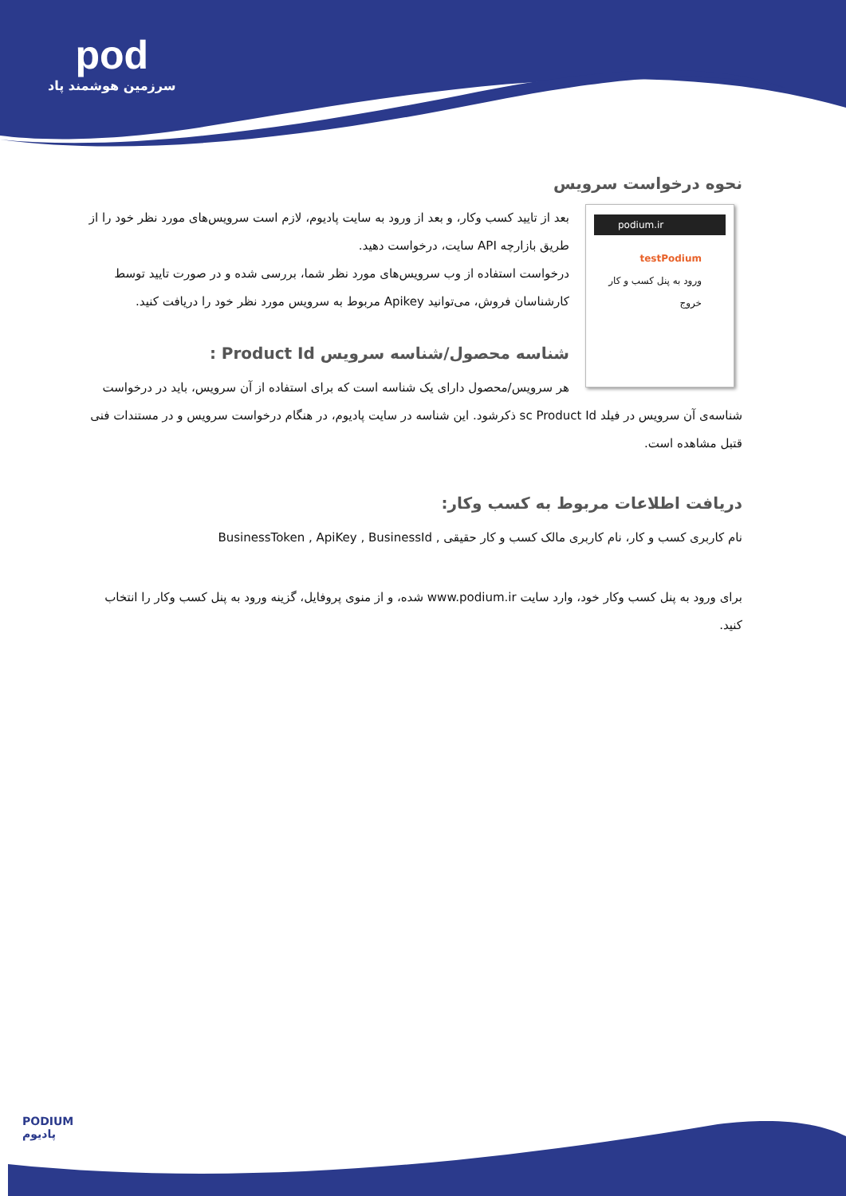pod
سرزمین هوشمند پاد
نحوه درخواست سرویس
podium.ir
testPodium
ورود به پنل کسب و کار
خروج
بعد از تایید کسب وکار، و بعد از ورود به سایت پادیوم، لازم است سرویس‌های مورد نظر خود را از طریق بازارچه API سایت، درخواست دهید.
درخواست استفاده از وب سرویس‌های مورد نظر شما، بررسی شده و در صورت تایید توسط کارشناسان فروش، می‌توانید Apikey مربوط به سرویس مورد نظر خود را دریافت کنید.
شناسه محصول/شناسه سرویس Product Id :
هر سرویس/محصول دارای یک شناسه است که برای استفاده از آن سرویس، باید در درخواست شناسه‌ی آن سرویس در فیلد sc Product Id ذکرشود. این شناسه در سایت پادیوم، در هنگام درخواست سرویس و در مستندات فنی قتبل مشاهده است.
دریافت اطلاعات مربوط به کسب وکار:
نام کاربری کسب و کار، نام کاربری مالک کسب و کار حقیقی , BusinessToken , ApiKey , BusinessId
برای ورود به پنل کسب وکار خود، وارد سایت www.podium.ir شده، و از منوی پروفایل، گزینه ورود به پنل کسب وکار را انتخاب کنید.
PODIUM
پادیوم